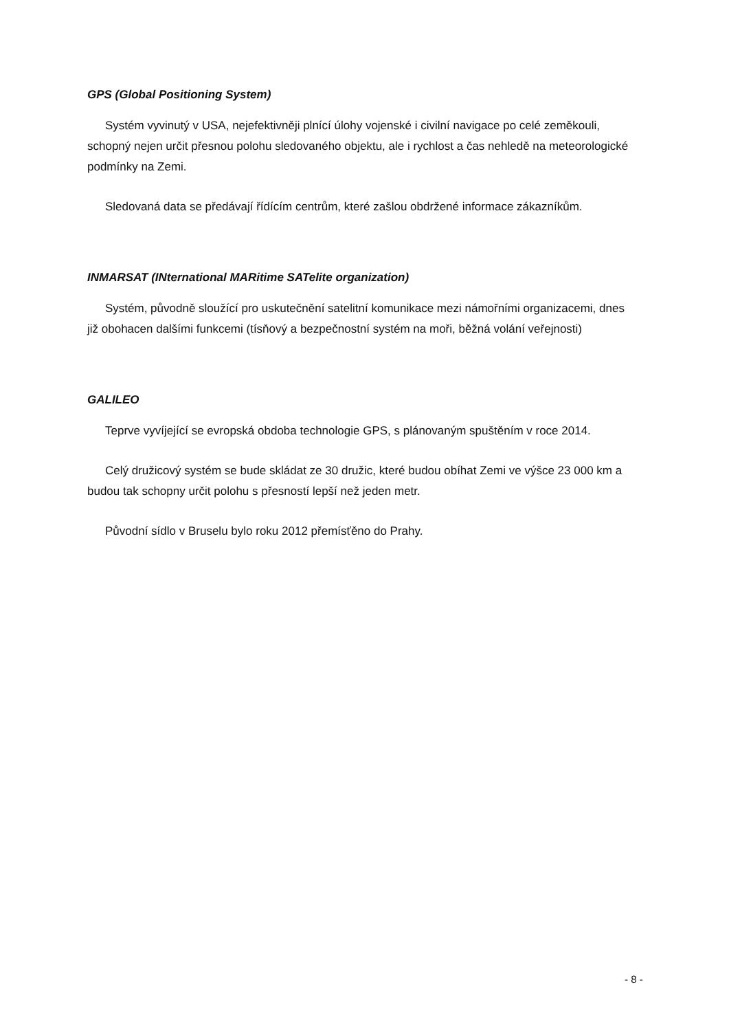GPS (Global Positioning System)
Systém vyvinutý v USA, nejefektivněji plnící úlohy vojenské i civilní navigace po celé zeměkouli, schopný nejen určit přesnou polohu sledovaného objektu, ale i rychlost a čas nehledě na meteorologické podmínky na Zemi.
Sledovaná data se předávají řídícím centrům, které zašlou obdržené informace zákazníkům.
INMARSAT (INternational MARitime SATelite organization)
Systém, původně sloužící pro uskutečnění satelitní komunikace mezi námořními organizacemi, dnes již obohacen dalšími funkcemi (tísňový a bezpečnostní systém na moři, běžná volání veřejnosti)
GALILEO
Teprve vyvíjející se evropská obdoba technologie GPS, s plánovaným spuštěním v roce 2014.
Celý družicový systém se bude skládat ze 30 družic, které budou obíhat Zemi ve výšce 23 000 km a budou tak schopny určit polohu s přesností lepší než jeden metr.
Původní sídlo v Bruselu bylo roku 2012 přemísťěno do Prahy.
- 8 -